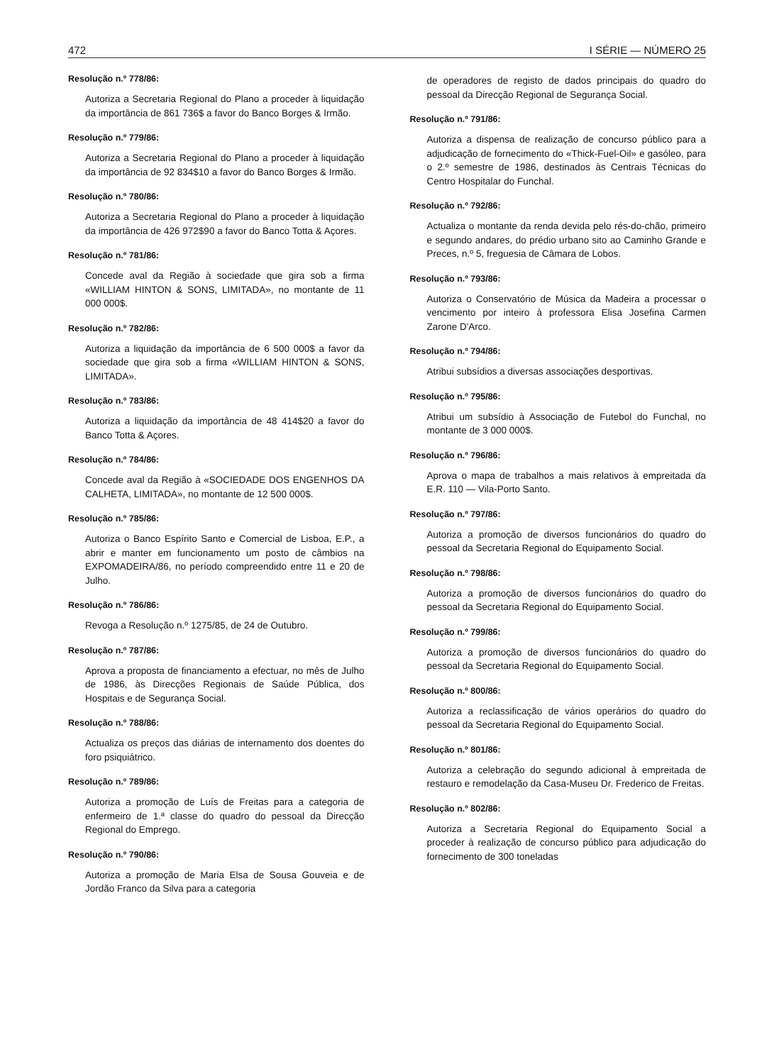472 I SÉRIE — NÚMERO 25
Resolução n.º 778/86:
Autoriza a Secretaria Regional do Plano a proceder à liquidação da importância de 861 736$ a favor do Banco Borges & Irmão.
Resolução n.º 779/86:
Autoriza a Secretaria Regional do Plano a proceder à liquidação da importância de 92 834$10 a favor do Banco Borges & Irmão.
Resolução n.º 780/86:
Autoriza a Secretaria Regional do Plano a proceder à liquidação da importância de 426 972$90 a favor do Banco Totta & Açores.
Resolução n.º 781/86:
Concede aval da Região à sociedade que gira sob a firma «WILLIAM HINTON & SONS, LIMITADA», no montante de 11 000 000$.
Resolução n.º 782/86:
Autoriza a liquidação da importância de 6 500 000$ a favor da sociedade que gira sob a firma «WILLIAM HINTON & SONS, LIMITADA».
Resolução n.º 783/86:
Autoriza a liquidação da importância de 48 414$20 a favor do Banco Totta & Açores.
Resolução n.º 784/86:
Concede aval da Região à «SOCIEDADE DOS ENGENHOS DA CALHETA, LIMITADA», no montante de 12 500 000$.
Resolução n.º 785/86:
Autoriza o Banco Espírito Santo e Comercial de Lisboa, E.P., a abrir e manter em funcionamento um posto de câmbios na EXPOMADEIRA/86, no período compreendido entre 11 e 20 de Julho.
Resolução n.º 786/86:
Revoga a Resolução n.º 1275/85, de 24 de Outubro.
Resolução n.º 787/86:
Aprova a proposta de financiamento a efectuar, no mês de Julho de 1986, às Direcções Regionais de Saúde Pública, dos Hospitais e de Segurança Social.
Resolução n.º 788/86:
Actualiza os preços das diárias de internamento dos doentes do foro psiquiátrico.
Resolução n.º 789/86:
Autoriza a promoção de Luís de Freitas para a categoria de enfermeiro de 1.ª classe do quadro do pessoal da Direcção Regional do Emprego.
Resolução n.º 790/86:
Autoriza a promoção de Maria Elsa de Sousa Gouveia e de Jordão Franco da Silva para a categoria
de operadores de registo de dados principais do quadro do pessoal da Direcção Regional de Segurança Social.
Resolução n.º 791/86:
Autoriza a dispensa de realização de concurso público para a adjudicação de fornecimento do «Thick-Fuel-Oil» e gasóleo, para o 2.º semestre de 1986, destinados às Centrais Técnicas do Centro Hospitalar do Funchal.
Resolução n.º 792/86:
Actualiza o montante da renda devida pelo rés-do-chão, primeiro e segundo andares, do prédio urbano sito ao Caminho Grande e Preces, n.º 5, freguesia de Câmara de Lobos.
Resolução n.º 793/86:
Autoriza o Conservatório de Música da Madeira a processar o vencimento por inteiro à professora Elisa Josefina Carmen Zarone D'Arco.
Resolução n.º 794/86:
Atribui subsídios a diversas associações desportivas.
Resolução n.º 795/86:
Atribui um subsídio à Associação de Futebol do Funchal, no montante de 3 000 000$.
Resolução n.º 796/86:
Aprova o mapa de trabalhos a mais relativos à empreitada da E.R. 110 — Vila-Porto Santo.
Resolução n.º 797/86:
Autoriza a promoção de diversos funcionários do quadro do pessoal da Secretaria Regional do Equipamento Social.
Resolução n.º 798/86:
Autoriza a promoção de diversos funcionários do quadro do pessoal da Secretaria Regional do Equipamento Social.
Resolução n.º 799/86:
Autoriza a promoção de diversos funcionários do quadro do pessoal da Secretaria Regional do Equipamento Social.
Resolução n.º 800/86:
Autoriza a reclassificação de vários operários do quadro do pessoal da Secretaria Regional do Equipamento Social.
Resolução n.º 801/86:
Autoriza a celebração do segundo adicional à empreitada de restauro e remodelação da Casa-Museu Dr. Frederico de Freitas.
Resolução n.º 802/86:
Autoriza a Secretaria Regional do Equipamento Social a proceder à realização de concurso público para adjudicação do fornecimento de 300 toneladas